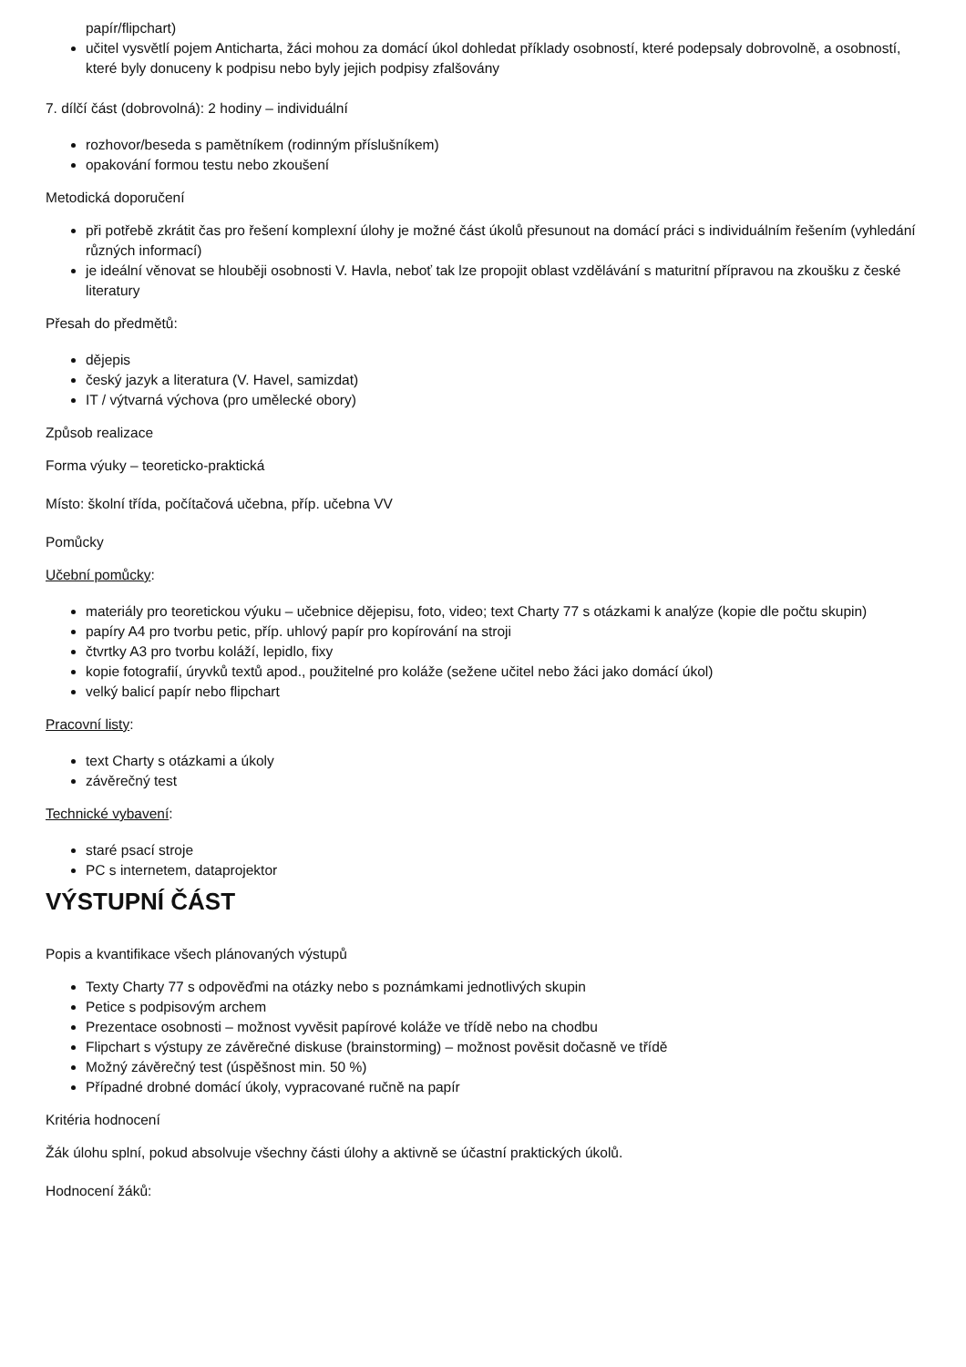papír/flipchart)
učitel vysvětlí pojem Anticharta, žáci mohou za domácí úkol dohledat příklady osobností, které podepsaly dobrovolně, a osobností, které byly donuceny k podpisu nebo byly jejich podpisy zfalšovány
7. dílčí část (dobrovolná): 2 hodiny – individuální
rozhovor/beseda s pamětníkem (rodinným příslušníkem)
opakování formou testu nebo zkoušení
Metodická doporučení
při potřebě zkrátit čas pro řešení komplexní úlohy je možné část úkolů přesunout na domácí práci s individuálním řešením (vyhledání různých informací)
je ideální věnovat se hlouběji osobnosti V. Havla, neboť tak lze propojit oblast vzdělávání s maturitní přípravou na zkoušku z české literatury
Přesah do předmětů:
dějepis
český jazyk a literatura (V. Havel, samizdat)
IT / výtvarná výchova (pro umělecké obory)
Způsob realizace
Forma výuky – teoreticko-praktická
Místo: školní třída, počítačová učebna, příp. učebna VV
Pomůcky
Učební pomůcky:
materiály pro teoretickou výuku – učebnice dějepisu, foto, video; text Charty 77 s otázkami k analýze (kopie dle počtu skupin)
papíry A4 pro tvorbu petic, příp. uhlový papír pro kopírování na stroji
čtvrtky A3 pro tvorbu koláží, lepidlo, fixy
kopie fotografií, úryvků textů apod., použitelné pro koláže (sežene učitel nebo žáci jako domácí úkol)
velký balicí papír nebo flipchart
Pracovní listy:
text Charty s otázkami a úkoly
závěrečný test
Technické vybavení:
staré psací stroje
PC s internetem, dataprojektor
VÝSTUPNÍ ČÁST
Popis a kvantifikace všech plánovaných výstupů
Texty Charty 77 s odpověďmi na otázky nebo s poznámkami jednotlivých skupin
Petice s podpisovým archem
Prezentace osobnosti – možnost vyvěsit papírové koláže ve třídě nebo na chodbu
Flipchart s výstupy ze závěrečné diskuse (brainstorming) – možnost pověsit dočasně ve třídě
Možný závěrečný test (úspěšnost min. 50 %)
Případné drobné domácí úkoly, vypracované ručně na papír
Kritéria hodnocení
Žák úlohu splní, pokud absolvuje všechny části úlohy a aktivně se účastní praktických úkolů.
Hodnocení žáků: